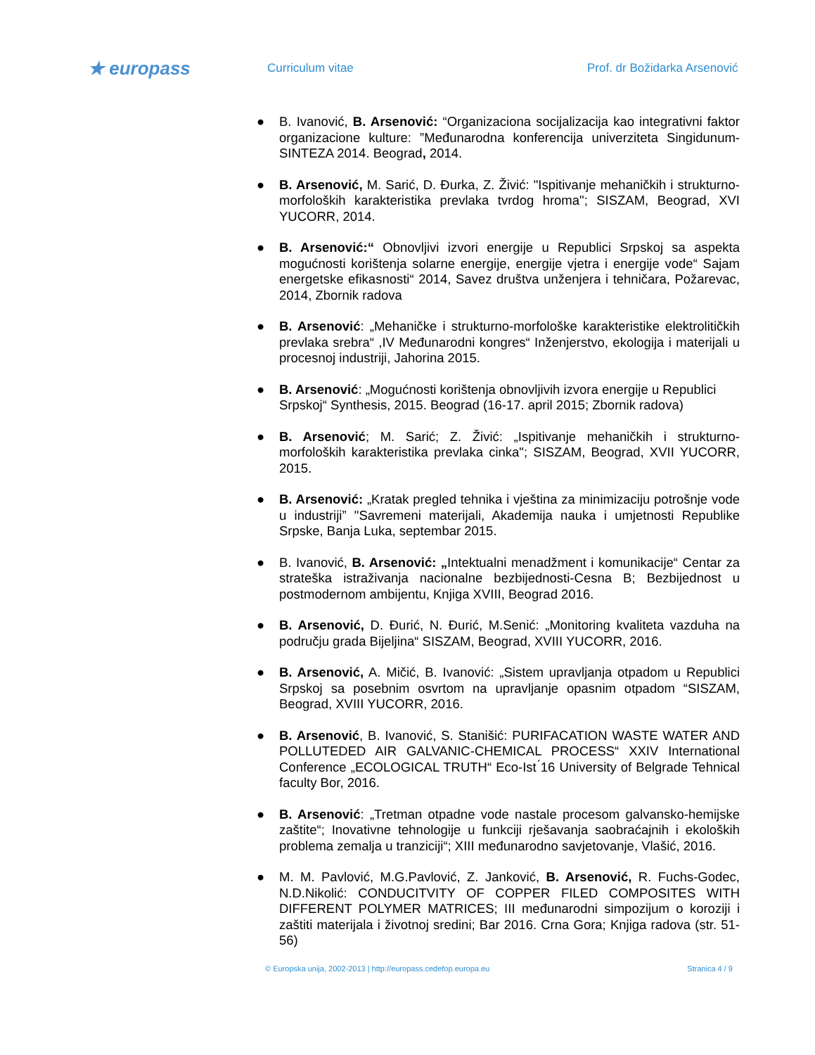★ europass
Curriculum vitae Prof. dr Božidarka Arsenović
● B. Ivanović, B. Arsenović: “Organizaciona socijalizacija kao integrativni faktor organizacione kulture: ”Međunarodna konferencija univerziteta Singidunum- SINTEZA 2014. Beograd, 2014.
● B. Arsenović, M. Sarić, D. Đurka, Z. Živić: "Ispitivanje mehaničkih i strukturno-morfoloških karakteristika prevlaka tvrdog hroma"; SISZAM, Beograd, XVI YUCORR, 2014.
● B. Arsenović:“ Obnovljivi izvori energije u Republici Srpskoj sa aspekta mogućnosti korištenja solarne energije, energije vjetra i energije vode“ Sajam energetske efikasnosti“ 2014, Savez društva unženjera i tehničara, Požarevac, 2014, Zbornik radova
● B. Arsenović: „Mehaničke i strukturno-morfološke karakteristike elektrolitičkih prevlaka srebra“ ,IV Međunarodni kongres“ Inženjerstvo, ekologija i materijali u procesnoj industriji, Jahorina 2015.
● B. Arsenović: „Mogućnosti korištenja obnovljivih izvora energije u Republici Srpskoj“ Synthesis, 2015. Beograd (16-17. april 2015; Zbornik radova)
● B. Arsenović; M. Sarić; Z. Živić: „Ispitivanje mehaničkih i strukturno-morfoloških karakteristika prevlaka cinka"; SISZAM, Beograd, XVII YUCORR, 2015.
● B. Arsenović: „Kratak pregled tehnika i vještina za minimizaciju potrošnje vode u industriji” "Savremeni materijali, Akademija nauka i umjetnosti Republike Srpske, Banja Luka, septembar 2015.
● B. Ivanović, B. Arsenović: „Intektualni menadžment i komunikacije“ Centar za strateška istraživanja nacionalne bezbijednosti-Cesna B; Bezbijednost u postmodernom ambijentu, Knjiga XVIII, Beograd 2016.
● B. Arsenović, D. Đurić, N. Đurić, M.Senić: „Monitoring kvaliteta vazduha na području grada Bijeljina“ SISZAM, Beograd, XVIII YUCORR, 2016.
● B. Arsenović, A. Mičić, B. Ivanović: „Sistem upravljanja otpadom u Republici Srpskoj sa posebnim osvrtom na upravljanje opasnim otpadom “SISZAM, Beograd, XVIII YUCORR, 2016.
● B. Arsenović, B. Ivanović, S. Stanišić: PURIFACATION WASTE WATER AND POLLUTEDED AIR GALVANIC-CHEMICAL PROCESS“ XXIV International Conference „ECOLOGICAL TRUTH“ Eco-Ist ́16 University of Belgrade Tehnical faculty Bor, 2016.
● B. Arsenović: „Tretman otpadne vode nastale procesom galvansko-hemijske zaštite“; Inovativne tehnologije u funkciji rješavanja saobraćajnih i ekoloških problema zemalja u tranziciji“; XIII međunarodno savjetovanje, Vlašić, 2016.
● M. M. Pavlović, M.G.Pavlović, Z. Janković, B. Arsenović, R. Fuchs-Godec, N.D.Nikolić: CONDUCITVITY OF COPPER FILED COMPOSITES WITH DIFFERENT POLYMER MATRICES; III međunarodni simpozijum o koroziji i zaštiti materijala i životnoj sredini; Bar 2016. Crna Gora; Knjiga radova (str. 51-56)
© Europska unija, 2002-2013 | http://europass.cedefop.europa.eu
Stranica 4 / 9